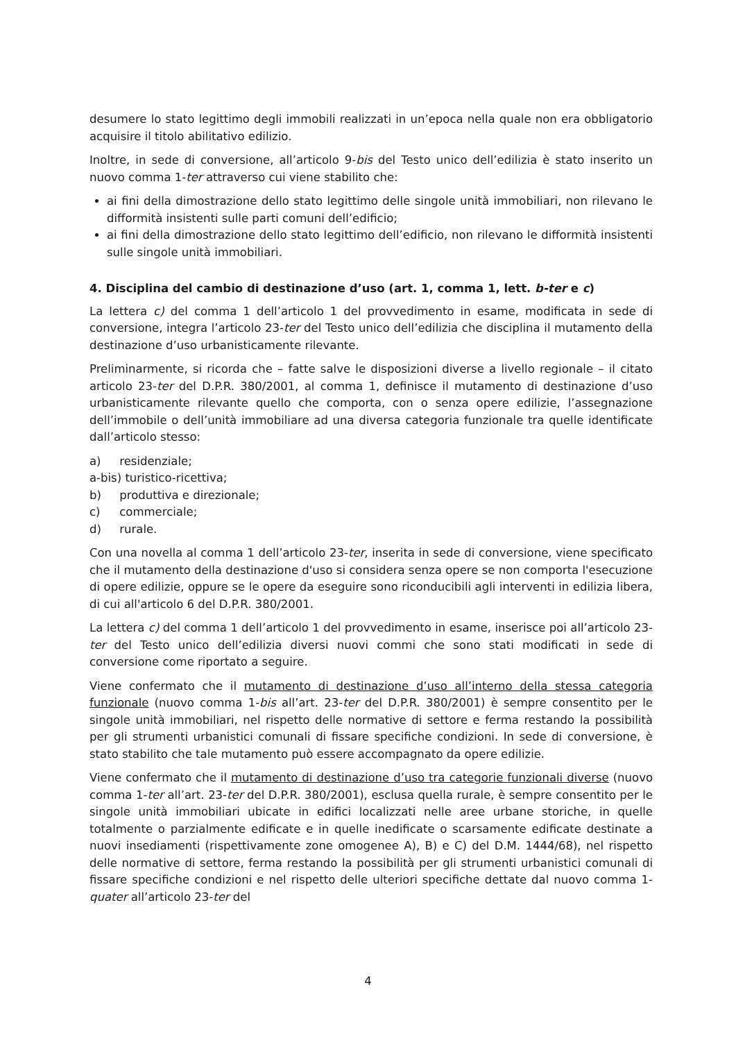desumere lo stato legittimo degli immobili realizzati in un’epoca nella quale non era obbligatorio acquisire il titolo abilitativo edilizio.
Inoltre, in sede di conversione, all’articolo 9-bis del Testo unico dell’edilizia è stato inserito un nuovo comma 1-ter attraverso cui viene stabilito che:
ai fini della dimostrazione dello stato legittimo delle singole unità immobiliari, non rilevano le difformità insistenti sulle parti comuni dell’edificio;
ai fini della dimostrazione dello stato legittimo dell’edificio, non rilevano le difformità insistenti sulle singole unità immobiliari.
4. Disciplina del cambio di destinazione d’uso (art. 1, comma 1, lett. b-ter e c)
La lettera c) del comma 1 dell’articolo 1 del provvedimento in esame, modificata in sede di conversione, integra l’articolo 23-ter del Testo unico dell’edilizia che disciplina il mutamento della destinazione d’uso urbanisticamente rilevante.
Preliminarmente, si ricorda che – fatte salve le disposizioni diverse a livello regionale – il citato articolo 23-ter del D.P.R. 380/2001, al comma 1, definisce il mutamento di destinazione d’uso urbanisticamente rilevante quello che comporta, con o senza opere edilizie, l’assegnazione dell’immobile o dell’unità immobiliare ad una diversa categoria funzionale tra quelle identificate dall’articolo stesso:
a) residenziale;
a-bis) turistico-ricettiva;
b) produttiva e direzionale;
c) commerciale;
d) rurale.
Con una novella al comma 1 dell’articolo 23-ter, inserita in sede di conversione, viene specificato che il mutamento della destinazione d'uso si considera senza opere se non comporta l'esecuzione di opere edilizie, oppure se le opere da eseguire sono riconducibili agli interventi in edilizia libera, di cui all'articolo 6 del D.P.R. 380/2001.
La lettera c) del comma 1 dell’articolo 1 del provvedimento in esame, inserisce poi all’articolo 23-ter del Testo unico dell’edilizia diversi nuovi commi che sono stati modificati in sede di conversione come riportato a seguire.
Viene confermato che il mutamento di destinazione d’uso all’interno della stessa categoria funzionale (nuovo comma 1-bis all’art. 23-ter del D.P.R. 380/2001) è sempre consentito per le singole unità immobiliari, nel rispetto delle normative di settore e ferma restando la possibilità per gli strumenti urbanistici comunali di fissare specifiche condizioni. In sede di conversione, è stato stabilito che tale mutamento può essere accompagnato da opere edilizie.
Viene confermato che il mutamento di destinazione d’uso tra categorie funzionali diverse (nuovo comma 1-ter all’art. 23-ter del D.P.R. 380/2001), esclusa quella rurale, è sempre consentito per le singole unità immobiliari ubicate in edifici localizzati nelle aree urbane storiche, in quelle totalmente o parzialmente edificate e in quelle inedificate o scarsamente edificate destinate a nuovi insediamenti (rispettivamente zone omogenee A), B) e C) del D.M. 1444/68), nel rispetto delle normative di settore, ferma restando la possibilità per gli strumenti urbanistici comunali di fissare specifiche condizioni e nel rispetto delle ulteriori specifiche dettate dal nuovo comma 1-quater all’articolo 23-ter del
4